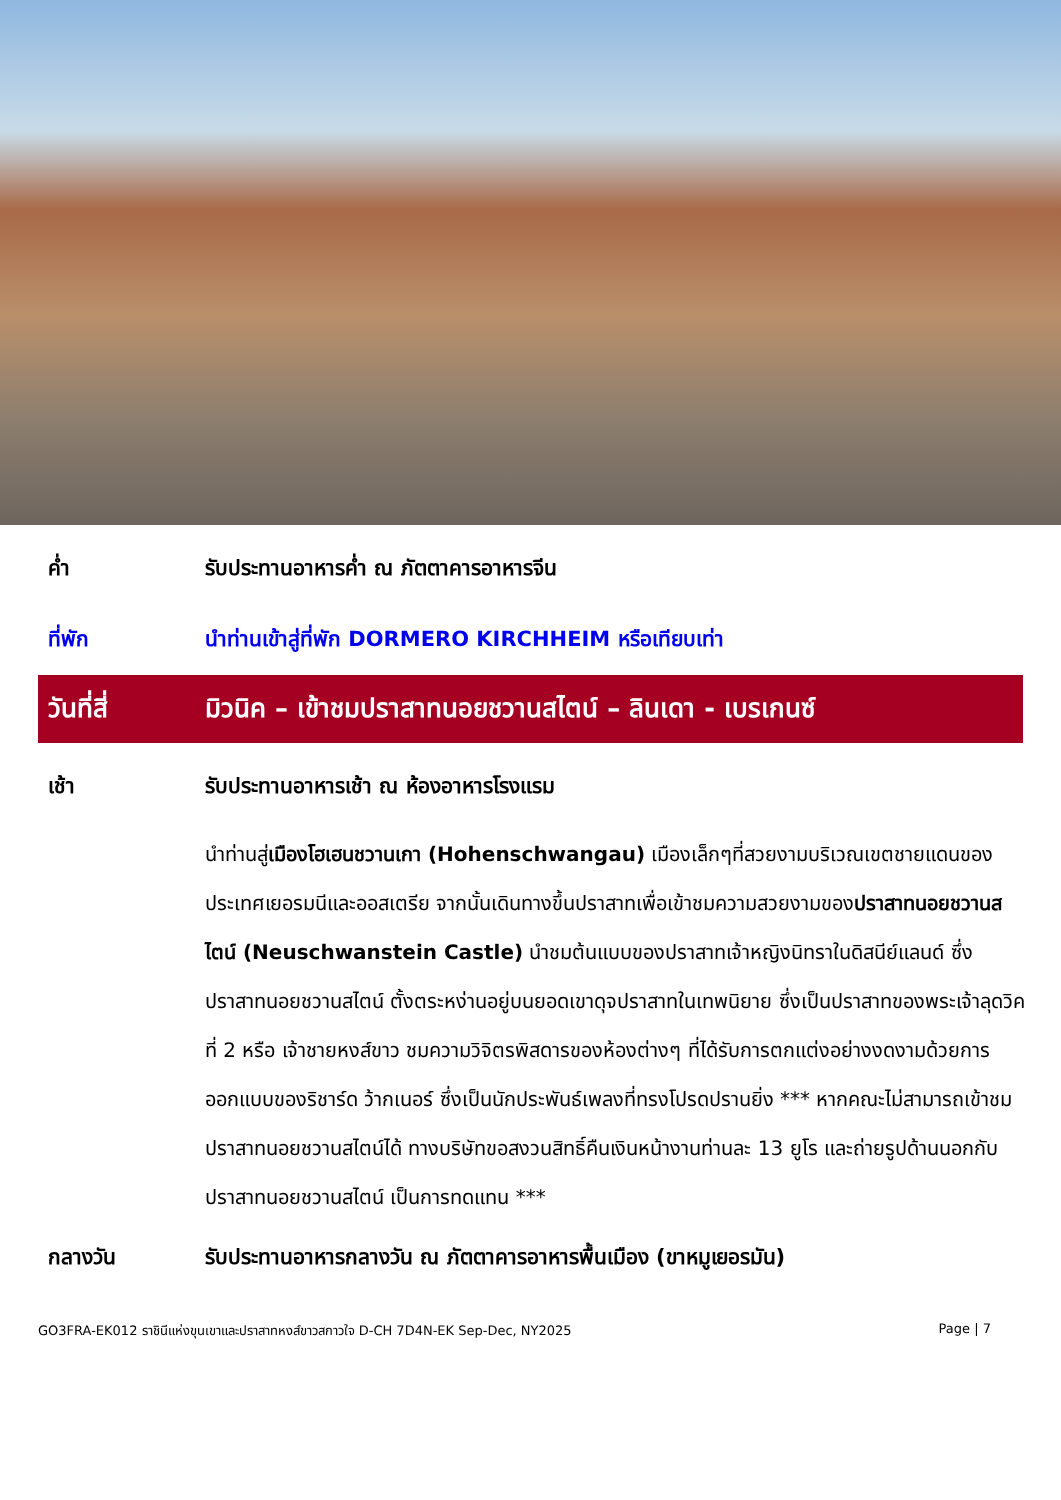ค่ำ รับประทานอาหารค่ำ ณ ภัตตาคารอาหารจีน
ที่พัก นำท่านเข้าสู่ที่พัก DORMERO KIRCHHEIM หรือเทียบเท่า
วันที่สี่ มิวนิค – เข้าชมปราสาทนอยชวานสไตน์ – ลินเดา - เบรเกนซ์
เช้า รับประทานอาหารเช้า ณ ห้องอาหารโรงแรม
นำท่านสู่เมืองโฮเฮนชวานเกา (Hohenschwangau) เมืองเล็กๆที่สวยงามบริเวณเขตชายแดนของประเทศเยอรมนีและออสเตรีย จากนั้นเดินทางขึ้นปราสาทเพื่อเข้าชมความสวยงามของปราสาทนอยชวานสไตน์ (Neuschwanstein Castle) นำชมต้นแบบของปราสาทเจ้าหญิงนิทราในดิสนีย์แลนด์ ซึ่งปราสาทนอยชวานสไตน์ ตั้งตระหง่านอยู่บนยอดเขาดุจปราสาทในเทพนิยาย ซึ่งเป็นปราสาทของพระเจ้าลุดวิคที่ 2 หรือ เจ้าชายหงส์ขาว ชมความวิจิตรพิสดารของห้องต่างๆ ที่ได้รับการตกแต่งอย่างงดงามด้วยการออกแบบของริชาร์ด ว้ากเนอร์ ซึ่งเป็นนักประพันธ์เพลงที่ทรงโปรดปรานยิ่ง *** หากคณะไม่สามารถเข้าชมปราสาทนอยชวานสไตน์ได้ ทางบริษัทขอสงวนสิทธิ์คืนเงินหน้างานท่านละ 13 ยูโร และถ่ายรูปด้านนอกกับปราสาทนอยชวานสไตน์ เป็นการทดแทน ***
กลางวัน รับประทานอาหารกลางวัน ณ ภัตตาคารอาหารพื้นเมือง (ขาหมูเยอรมัน)
GO3FRA-EK012 ราชินีแห่งขุนเขาและปราสาทหงส์ขาวสกาวใจ D-CH 7D4N-EK Sep-Dec, NY2025 Page | 7